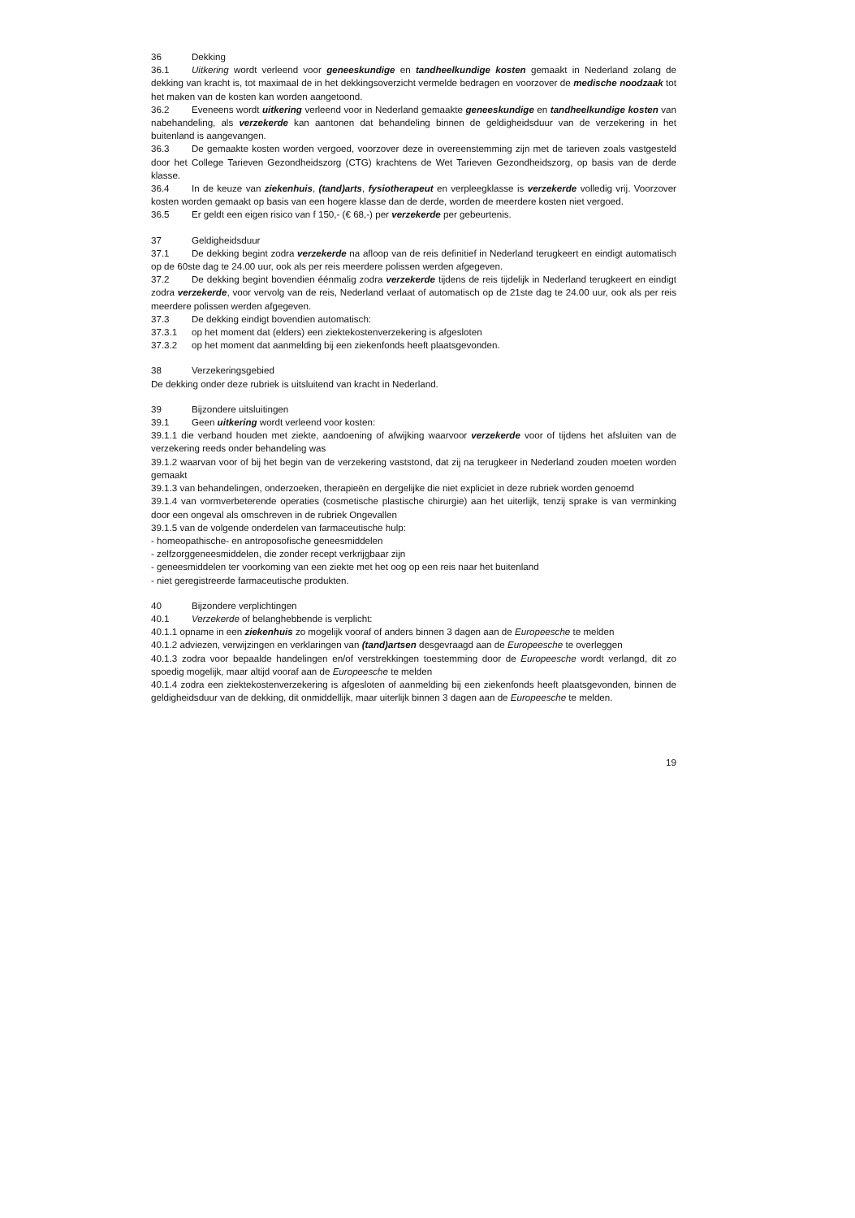36 Dekking
36.1 Uitkering wordt verleend voor geneeskundige en tandheelkundige kosten gemaakt in Nederland zolang de dekking van kracht is, tot maximaal de in het dekkingsoverzicht vermelde bedragen en voorzover de medische noodzaak tot het maken van de kosten kan worden aangetoond.
36.2 Eveneens wordt uitkering verleend voor in Nederland gemaakte geneeskundige en tandheelkundige kosten van nabehandeling, als verzekerde kan aantonen dat behandeling binnen de geldigheidsduur van de verzekering in het buitenland is aangevangen.
36.3 De gemaakte kosten worden vergoed, voorzover deze in overeenstemming zijn met de tarieven zoals vastgesteld door het College Tarieven Gezondheidszorg (CTG) krachtens de Wet Tarieven Gezondheidszorg, op basis van de derde klasse.
36.4 In de keuze van ziekenhuis, (tand)arts, fysiotherapeut en verpleegklasse is verzekerde volledig vrij. Voorzover kosten worden gemaakt op basis van een hogere klasse dan de derde, worden de meerdere kosten niet vergoed.
36.5 Er geldt een eigen risico van f 150,- (€ 68,-) per verzekerde per gebeurtenis.
37 Geldigheidsduur
37.1 De dekking begint zodra verzekerde na afloop van de reis definitief in Nederland terugkeert en eindigt automatisch op de 60ste dag te 24.00 uur, ook als per reis meerdere polissen werden afgegeven.
37.2 De dekking begint bovendien éénmalig zodra verzekerde tijdens de reis tijdelijk in Nederland terugkeert en eindigt zodra verzekerde, voor vervolg van de reis, Nederland verlaat of automatisch op de 21ste dag te 24.00 uur, ook als per reis meerdere polissen werden afgegeven.
37.3 De dekking eindigt bovendien automatisch:
37.3.1 op het moment dat (elders) een ziektekostenverzekering is afgesloten
37.3.2 op het moment dat aanmelding bij een ziekenfonds heeft plaatsgevonden.
38 Verzekeringsgebied
De dekking onder deze rubriek is uitsluitend van kracht in Nederland.
39 Bijzondere uitsluitingen
39.1 Geen uitkering wordt verleend voor kosten:
39.1.1 die verband houden met ziekte, aandoening of afwijking waarvoor verzekerde voor of tijdens het afsluiten van de verzekering reeds onder behandeling was
39.1.2 waarvan voor of bij het begin van de verzekering vaststond, dat zij na terugkeer in Nederland zouden moeten worden gemaakt
39.1.3 van behandelingen, onderzoeken, therapieën en dergelijke die niet expliciet in deze rubriek worden genoemd
39.1.4 van vormverbeterende operaties (cosmetische plastische chirurgie) aan het uiterlijk, tenzij sprake is van verminking door een ongeval als omschreven in de rubriek Ongevallen
39.1.5 van de volgende onderdelen van farmaceutische hulp:
- homeopathische- en antroposofische geneesmiddelen
- zelfzorggeneesmiddelen, die zonder recept verkrijgbaar zijn
- geneesmiddelen ter voorkoming van een ziekte met het oog op een reis naar het buitenland
- niet geregistreerde farmaceutische produkten.
40 Bijzondere verplichtingen
40.1 Verzekerde of belanghebbende is verplicht:
40.1.1 opname in een ziekenhuis zo mogelijk vooraf of anders binnen 3 dagen aan de Europeesche te melden
40.1.2 adviezen, verwijzingen en verklaringen van (tand)artsen desgevraagd aan de Europeesche te overleggen
40.1.3 zodra voor bepaalde handelingen en/of verstrekkingen toestemming door de Europeesche wordt verlangd, dit zo spoedig mogelijk, maar altijd vooraf aan de Europeesche te melden
40.1.4 zodra een ziektekostenverzekering is afgesloten of aanmelding bij een ziekenfonds heeft plaatsgevonden, binnen de geldigheidsduur van de dekking, dit onmiddellijk, maar uiterlijk binnen 3 dagen aan de Europeesche te melden.
19